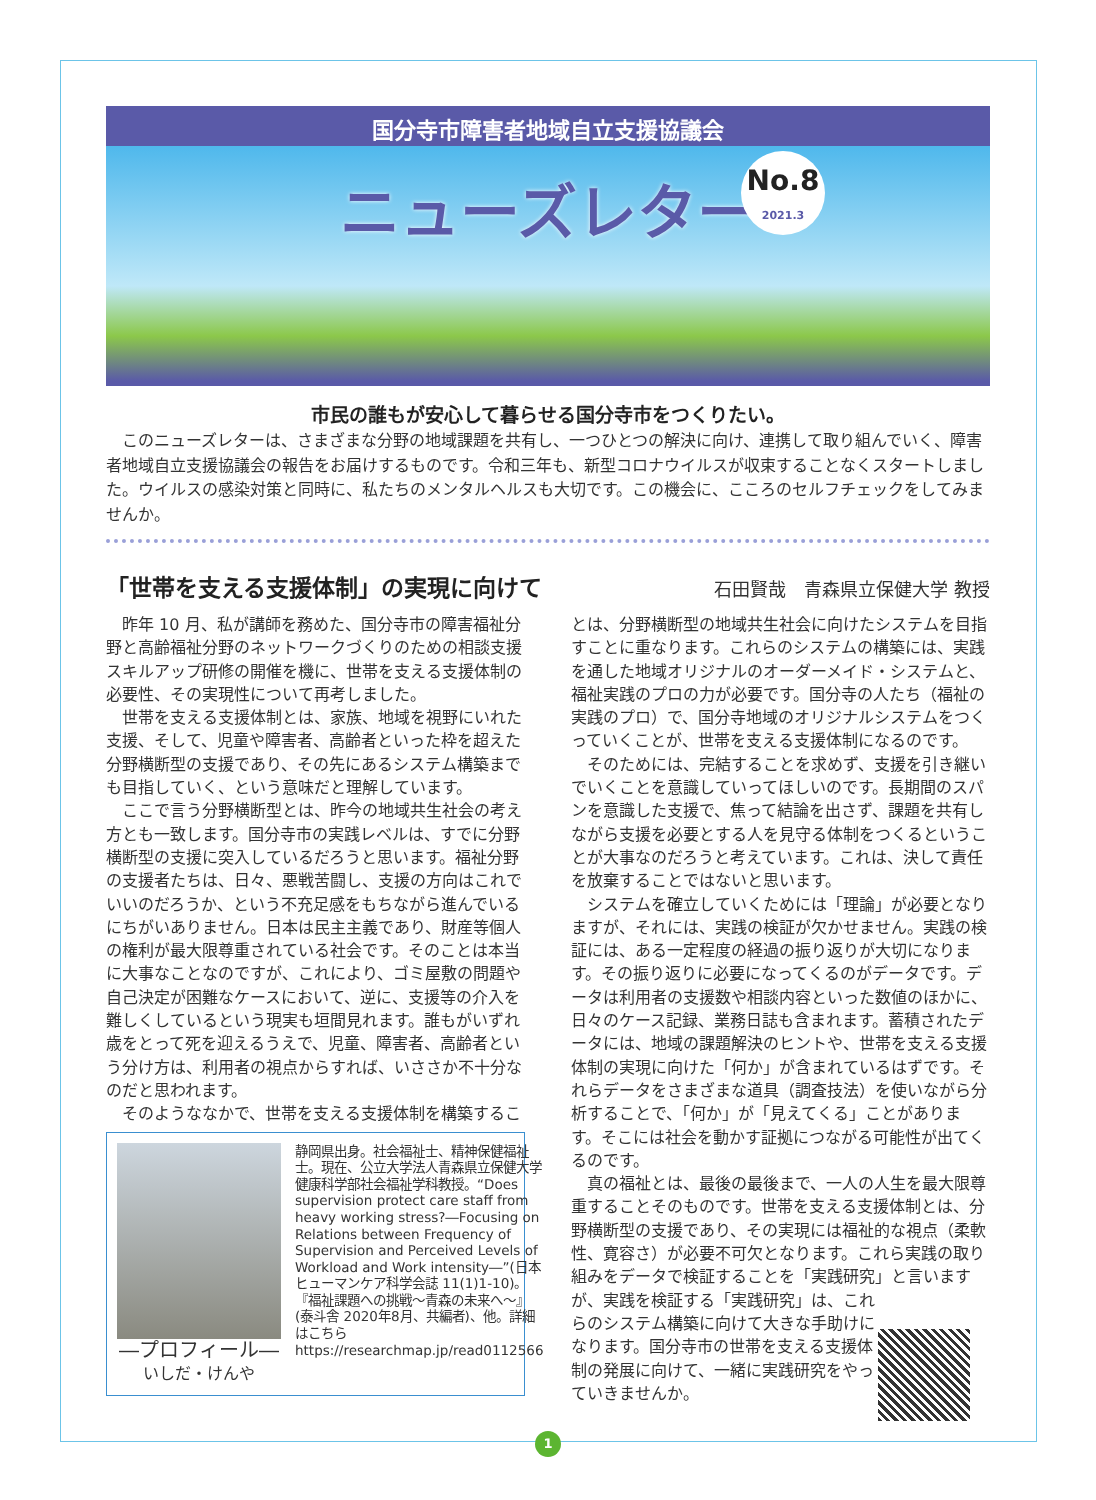国分寺市障害者地域自立支援協議会
ニューズレター
No.8
2021.3
市民の誰もが安心して暮らせる国分寺市をつくりたい。
このニューズレターは、さまざまな分野の地域課題を共有し、一つひとつの解決に向け、連携して取り組んでいく、障害者地域自立支援協議会の報告をお届けするものです。令和三年も、新型コロナウイルスが収束することなくスタートしました。ウイルスの感染対策と同時に、私たちのメンタルヘルスも大切です。この機会に、こころのセルフチェックをしてみませんか。
「世帯を支える支援体制」の実現に向けて
石田賢哉　青森県立保健大学 教授
昨年 10 月、私が講師を務めた、国分寺市の障害福祉分野と高齢福祉分野のネットワークづくりのための相談支援スキルアップ研修の開催を機に、世帯を支える支援体制の必要性、その実現性について再考しました。
世帯を支える支援体制とは、家族、地域を視野にいれた支援、そして、児童や障害者、高齢者といった枠を超えた分野横断型の支援であり、その先にあるシステム構築までも目指していく、という意味だと理解しています。
ここで言う分野横断型とは、昨今の地域共生社会の考え方とも一致します。国分寺市の実践レベルは、すでに分野横断型の支援に突入しているだろうと思います。福祉分野の支援者たちは、日々、悪戦苦闘し、支援の方向はこれでいいのだろうか、という不充足感をもちながら進んでいるにちがいありません。日本は民主主義であり、財産等個人の権利が最大限尊重されている社会です。そのことは本当に大事なことなのですが、これにより、ゴミ屋敷の問題や自己決定が困難なケースにおいて、逆に、支援等の介入を難しくしているという現実も垣間見れます。誰もがいずれ歳をとって死を迎えるうえで、児童、障害者、高齢者という分け方は、利用者の視点からすれば、いささか不十分なのだと思われます。
そのようななかで、世帯を支える支援体制を構築するこ
―プロフィール―
いしだ・けんや
静岡県出身。社会福祉士、精神保健福祉士。現在、公立大学法人青森県立保健大学健康科学部社会福祉学科教授。“Does supervision protect care staff from heavy working stress?―Focusing on Relations between Frequency of Supervision and Perceived Levels of Workload and Work intensity―”(日本ヒューマンケア科学会誌 11(1)1-10)。『福祉課題への挑戦～青森の未来へ～』(泰斗舎 2020年8月、共編者)、他。詳細はこちら https://researchmap.jp/read0112566
とは、分野横断型の地域共生社会に向けたシステムを目指すことに重なります。これらのシステムの構築には、実践を通した地域オリジナルのオーダーメイド・システムと、福祉実践のプロの力が必要です。国分寺の人たち（福祉の実践のプロ）で、国分寺地域のオリジナルシステムをつくっていくことが、世帯を支える支援体制になるのです。
そのためには、完結することを求めず、支援を引き継いでいくことを意識していってほしいのです。長期間のスパンを意識した支援で、焦って結論を出さず、課題を共有しながら支援を必要とする人を見守る体制をつくるということが大事なのだろうと考えています。これは、決して責任を放棄することではないと思います。
システムを確立していくためには「理論」が必要となりますが、それには、実践の検証が欠かせません。実践の検証には、ある一定程度の経過の振り返りが大切になります。その振り返りに必要になってくるのがデータです。データは利用者の支援数や相談内容といった数値のほかに、日々のケース記録、業務日誌も含まれます。蓄積されたデータには、地域の課題解決のヒントや、世帯を支える支援体制の実現に向けた「何か」が含まれているはずです。それらデータをさまざまな道具（調査技法）を使いながら分析することで、「何か」が「見えてくる」ことがあります。そこには社会を動かす証拠につながる可能性が出てくるのです。
真の福祉とは、最後の最後まで、一人の人生を最大限尊重することそのものです。世帯を支える支援体制とは、分野横断型の支援であり、その実現には福祉的な視点（柔軟性、寛容さ）が必要不可欠となります。これら実践の取り組みをデータで検証することを「実践研究」と言いますが、 実践を検証する「実践研究」は、これらのシステム構築に向けて大きな手助けになります。国分寺市の世帯を支える支援体制の発展に向けて、一緒に実践研究をやっていきませんか。
1